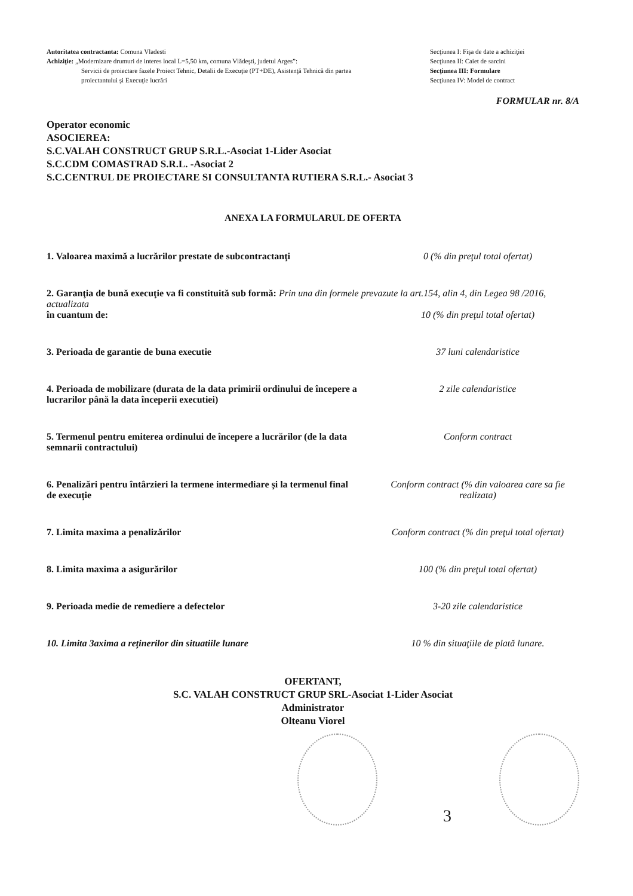Autoritatea contractanta: Comuna Vladesti
Achiziţie: „Modernizare drumuri de interes local L=5,50 km, comuna Vlădeşti, judetul Arges”:
Servicii de proiectare fazele Proiect Tehnic, Detalii de Execuţie (PT+DE), Asistenţă Tehnică din partea proiectantului şi Execuţie lucrări
Secţiunea I: Fişa de date a achiziţiei
Secţiunea II: Caiet de sarcini
Secţiunea III: Formulare
Secţiunea IV: Model de contract
FORMULAR nr. 8/A
Operator economic
ASOCIEREA:
S.C.VALAH CONSTRUCT GRUP S.R.L.-Asociat 1-Lider Asociat
S.C.CDM COMASTRAD S.R.L. -Asociat 2
S.C.CENTRUL DE PROIECTARE SI CONSULTANTA RUTIERA S.R.L.- Asociat 3
ANEXA LA FORMULARUL DE OFERTA
1. Valoarea maximă a lucrărilor prestate de subcontractanţi
0 (% din preţul total ofertat)
2. Garanţia de bună execuţie va fi constituită sub formă: Prin una din formele prevazute la art.154, alin 4, din Legea 98 /2016, actualizata
în cuantum de: 10 (% din preţul total ofertat)
3. Perioada de garantie de buna executie 37 luni calendaristice
4. Perioada de mobilizare (durata de la data primirii ordinului de începere a lucrarilor până la data începerii executiei)
2 zile calendaristice
5. Termenul pentru emiterea ordinului de începere a lucrărilor (de la data semnarii contractului)
Conform contract
6. Penalizări pentru întârzieri la termene intermediare şi la termenul final de execuţie
Conform contract (% din valoarea care sa fie realizata)
7. Limita maxima a penalizărilor Conform contract (% din preţul total ofertat)
8. Limita maxima a asigurărilor 100 (% din preţul total ofertat)
9. Perioada medie de remediere a defectelor 3-20 zile calendaristice
10. Limita 3axima a reţinerilor din situatiile lunare 10 % din situaţiile de plată lunare.
OFERTANT,
S.C. VALAH CONSTRUCT GRUP SRL-Asociat 1-Lider Asociat
Administrator
Olteanu Viorel
3